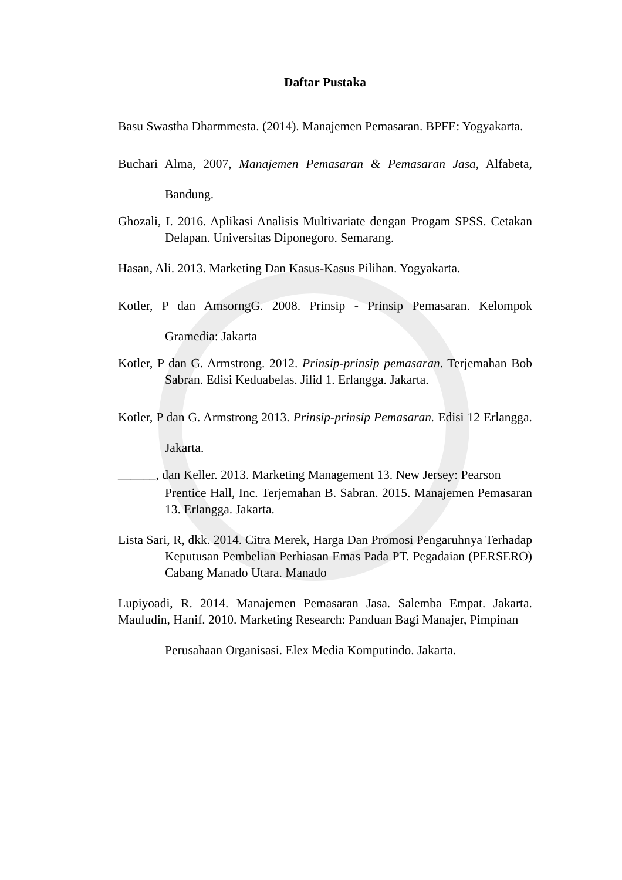Daftar Pustaka
Basu Swastha Dharmmesta. (2014). Manajemen Pemasaran. BPFE: Yogyakarta.
Buchari Alma, 2007, Manajemen Pemasaran & Pemasaran Jasa, Alfabeta, Bandung.
Ghozali, I. 2016. Aplikasi Analisis Multivariate dengan Progam SPSS. Cetakan Delapan. Universitas Diponegoro. Semarang.
Hasan, Ali. 2013. Marketing Dan Kasus-Kasus Pilihan. Yogyakarta.
Kotler, P dan AmsorngG. 2008. Prinsip - Prinsip Pemasaran. Kelompok Gramedia: Jakarta
Kotler, P dan G. Armstrong. 2012. Prinsip-prinsip pemasaran. Terjemahan Bob Sabran. Edisi Keduabelas. Jilid 1. Erlangga. Jakarta.
Kotler, P dan G. Armstrong 2013. Prinsip-prinsip Pemasaran. Edisi 12 Erlangga. Jakarta.
______, dan Keller. 2013. Marketing Management 13. New Jersey: Pearson
Prentice Hall, Inc. Terjemahan B. Sabran. 2015. Manajemen Pemasaran 13. Erlangga. Jakarta.
Lista Sari, R, dkk. 2014. Citra Merek, Harga Dan Promosi Pengaruhnya Terhadap Keputusan Pembelian Perhiasan Emas Pada PT. Pegadaian (PERSERO) Cabang Manado Utara. Manado
Lupiyoadi, R. 2014. Manajemen Pemasaran Jasa. Salemba Empat. Jakarta. Mauludin, Hanif. 2010. Marketing Research: Panduan Bagi Manajer, Pimpinan
Perusahaan Organisasi. Elex Media Komputindo. Jakarta.